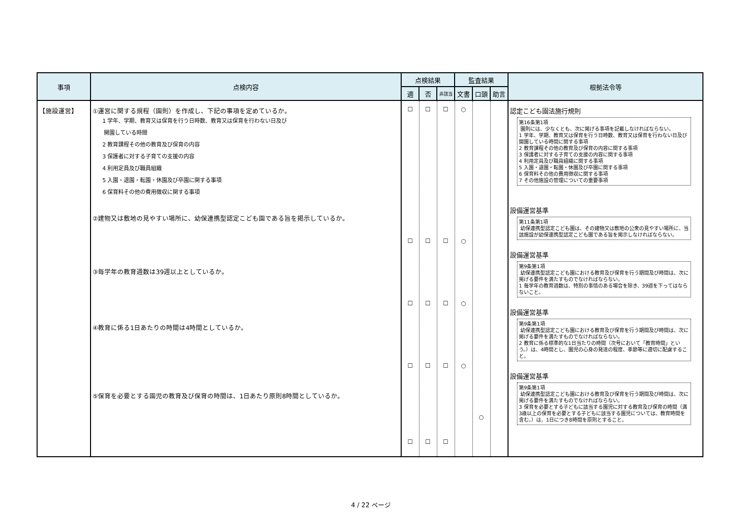| 事項 | 点検内容 | 点検結果 | | | 監査結果 | | | 根拠法令等 |
| --- | --- | --- | --- | --- | --- | --- | --- | --- |
| | | 適 | 否 | 非該当 | 文書 | 口頭 | 助言 | |
| 【施設運営】 | ①運営に関する規程（園則）を作成し、下記の事項を定めているか。 1 学年、学期、教育又は保育を行う日時数、教育又は保育を行わない日及び 開園している時間 2 教育課程その他の教育及び保育の内容 3 保護者に対する子育ての支援の内容 4 利用定員及び職員組織 5 入園・退園・転園・休園及び卒園に関する事項 6 保育料その他の費用徴収に関する事項 ②建物又は敷地の見やすい場所に、幼保連携型認定こども園である旨を掲示しているか。 ③毎学年の教育週数は39週以上としているか。 ④教育に係る1日あたりの時間は4時間としているか。 ⑤保育を必要とする園児の教育及び保育の時間は、1日あたり原則8時間としているか。 | ☐ ☐ ☐ ☐ ☐ | ☐ ☐ ☐ ☐ ☐ | ☐ ☐ ☐ ☐ ☐ | ○ ○ ○ ○ | ○ | | 認定こども園法施行規則 第16条第1項 園則には、少なくとも、次に掲げる事項を記載しなければならない。 1 学年、学期、教育又は保育を行う日時数、教育又は保育を行わない日及び開園している時間に関する事項 2 教育課程その他の教育及び保育の内容に関する事項 3 保護者に対する子育ての支援の内容に関する事項 4 利用定員及び職員組織に関する事項 5 入園・退園・転園・休園及び卒園に関する事項 6 保育料その他の費用徴収に関する事項 7 その他施設の管理についての重要事項 設備運営基準 第11条第1項 幼保連携型認定こども園は、その建物又は敷地の公衆の見やすい場所に、当該施設が幼保連携型認定こども園である旨を掲示しなければならない。 設備運営基準 第9条第1項 幼保連携型認定こども園における教育及び保育を行う期間及び時間は、次に掲げる要件を満たすものでなければならない。 1 毎学年の教育週数は、特別の事情のある場合を除き、39週を下ってはならないこと。 設備運営基準 第9条第1項 幼保連携型認定こども園における教育及び保育を行う期間及び時間は、次に掲げる要件を満たすものでなければならない。 2 教育に係る標準的な1日当たりの時間（次号において「教育時間」という。）は、4時間とし、園児の心身の発達の程度、季節等に適切に配慮すること。 設備運営基準 第9条第1項 幼保連携型認定こども園における教育及び保育を行う期間及び時間は、次に掲げる要件を満たすものでなければならない。 3 保育を必要とする子どもに該当する園児に対する教育及び保育の時間（満3歳以上の保育を必要とする子どもに該当する園児については、教育時間を含む。）は、1日につき8時間を原則とすること。 |
4 / 22 ページ